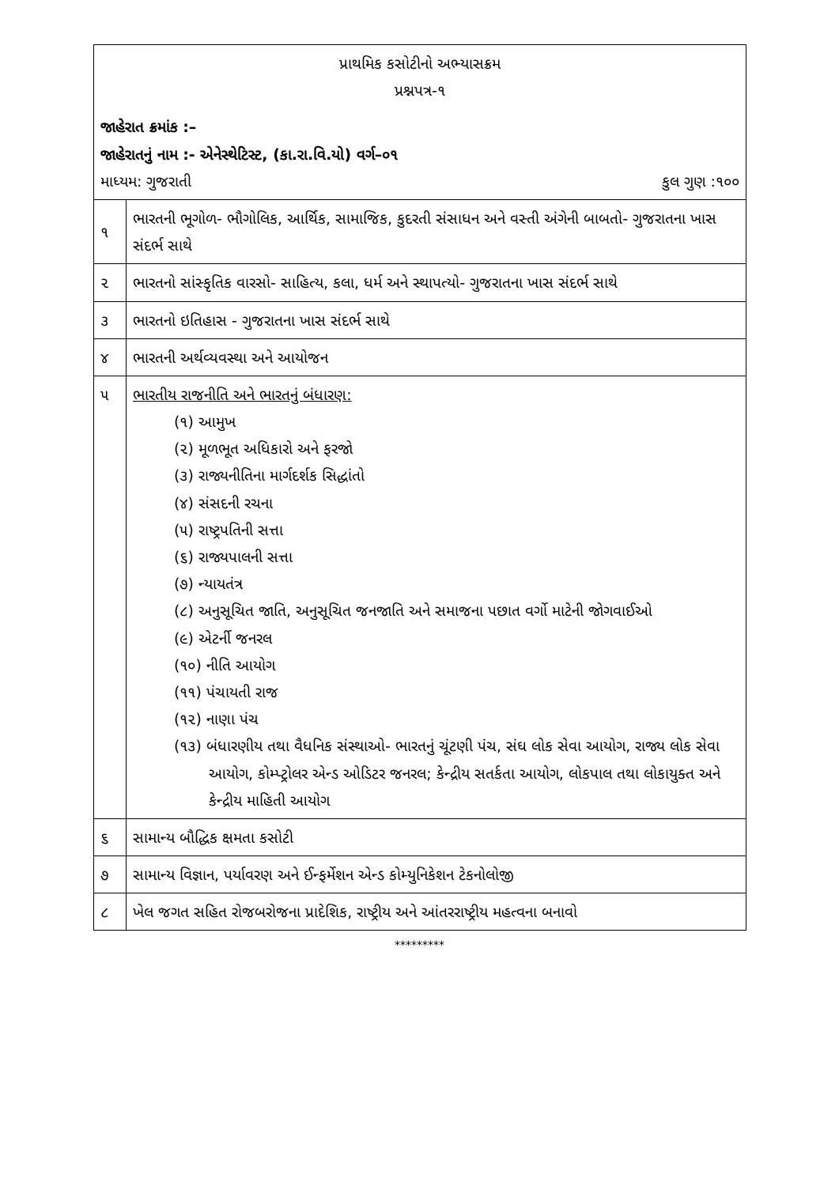| પ્રાથમિક કસોટીનો અભ્યાસક્રમ પ્રશ્નપત્ર-૧ | |
| જાહેરાત ક્રમાંક :– જાહેરાતનું નામ :- એનેસ્થેટિસ્ટ, (કા.રા.વિ.યો) વર્ગ–૦૧ માધ્યમ: ગુજરાતી કુલ ગુણ :૧૦૦ | |
| ૧ | ભારતની ભૂગોળ- ભૌગોલિક, આર્થિક, સામાજિક, કુદરતી સંસાધન અને વસ્તી અંગેની બાબતો- ગુજરાતના ખાસ સંદર્ભ સાથે |
| ૨ | ભારતનો સાંસ્કૃતિક વારસો- સાહિત્ય, કલા, ધર્મ અને સ્થાપત્યો- ગુજરાતના ખાસ સંદર્ભ સાથે |
| ૩ | ભારતનો ઇતિહાસ - ગુજરાતના ખાસ સંદર્ભ સાથે |
| ૪ | ભારતની અર્થવ્યવસ્થા અને આયોજન |
| ૫ | ભારતીય રાજનીતિ અને ભારતનું બંધારણ: (૧) આમુખ (૨) મૂળભૂત અધિકારો અને ફરજો (૩) રાજ્યનીતિના માર્ગદર્શક સિદ્ધાંતો (૪) સંસદની રચના (૫) રાષ્ટ્રપતિની સત્તા (૬) રાજ્યપાલની સત્તા (૭) ન્યાયતંત્ર (૮) અનુસૂચિત જાતિ, અનુસૂચિત જનજાતિ અને સમાજના પછાત વર્ગો માટેની જોગવાઈઓ (૯) એટર્ની જનરલ (૧૦) નીતિ આયોગ (૧૧) પંચાયતી રાજ (૧૨) નાણા પંચ (૧૩) બંધારણીય તથા વૈધનિક સંસ્થાઓ- ભારતનું ચૂંટણી પંચ, સંઘ લોક સેવા આયોગ, રાજ્ય લોક સેવા આયોગ, કોમ્પ્ટ્રોલર એન્ડ ઓડિટર જનરલ; કેન્દ્રીય સતર્કતા આયોગ, લોકપાલ તથા લોકાયુક્ત અને કેન્દ્રીય માહિતી આયોગ |
| ૬ | સામાન્ય બૌદ્ધિક ક્ષમતા કસોટી |
| ૭ | સામાન્ય વિજ્ઞાન, પર્યાવરણ અને ઈન્ફર્મેશન એન્ડ કોમ્યુનિકેશન ટેકનોલોજી |
| ૮ | ખેલ જગત સહિત રોજબરોજના પ્રાદેશિક, રાષ્ટ્રીય અને આંતરરાષ્ટ્રીય મહત્વના બનાવો |
*********